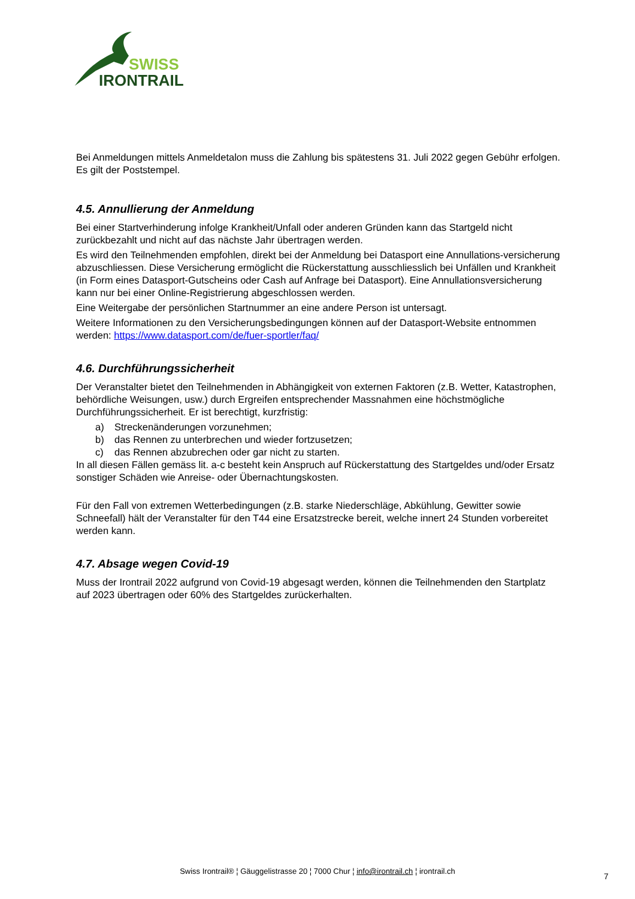SWISS
IRONTRAIL
Bei Anmeldungen mittels Anmeldetalon muss die Zahlung bis spätestens 31. Juli 2022 gegen Gebühr erfolgen. Es gilt der Poststempel.
4.5. Annullierung der Anmeldung
Bei einer Startverhinderung infolge Krankheit/Unfall oder anderen Gründen kann das Startgeld nicht zurückbezahlt und nicht auf das nächste Jahr übertragen werden.
Es wird den Teilnehmenden empfohlen, direkt bei der Anmeldung bei Datasport eine Annullations-versicherung abzuschliessen. Diese Versicherung ermöglicht die Rückerstattung ausschliesslich bei Unfällen und Krankheit (in Form eines Datasport-Gutscheins oder Cash auf Anfrage bei Datasport). Eine Annullationsversicherung kann nur bei einer Online-Registrierung abgeschlossen werden.
Eine Weitergabe der persönlichen Startnummer an eine andere Person ist untersagt.
Weitere Informationen zu den Versicherungsbedingungen können auf der Datasport-Website entnommen werden: https://www.datasport.com/de/fuer-sportler/faq/
4.6. Durchführungssicherheit
Der Veranstalter bietet den Teilnehmenden in Abhängigkeit von externen Faktoren (z.B. Wetter, Katastrophen, behördliche Weisungen, usw.) durch Ergreifen entsprechender Massnahmen eine höchstmögliche Durchführungssicherheit. Er ist berechtigt, kurzfristig:
a) Streckenänderungen vorzunehmen;
b) das Rennen zu unterbrechen und wieder fortzusetzen;
c) das Rennen abzubrechen oder gar nicht zu starten.
In all diesen Fällen gemäss lit. a-c besteht kein Anspruch auf Rückerstattung des Startgeldes und/oder Ersatz sonstiger Schäden wie Anreise- oder Übernachtungskosten.
Für den Fall von extremen Wetterbedingungen (z.B. starke Niederschläge, Abkühlung, Gewitter sowie Schneefall) hält der Veranstalter für den T44 eine Ersatzstrecke bereit, welche innert 24 Stunden vorbereitet werden kann.
4.7. Absage wegen Covid-19
Muss der Irontrail 2022 aufgrund von Covid-19 abgesagt werden, können die Teilnehmenden den Startplatz auf 2023 übertragen oder 60% des Startgeldes zurückerhalten.
Swiss Irontrail® ¦ Gäuggelistrasse 20 ¦ 7000 Chur ¦ info@irontrail.ch ¦ irontrail.ch
7